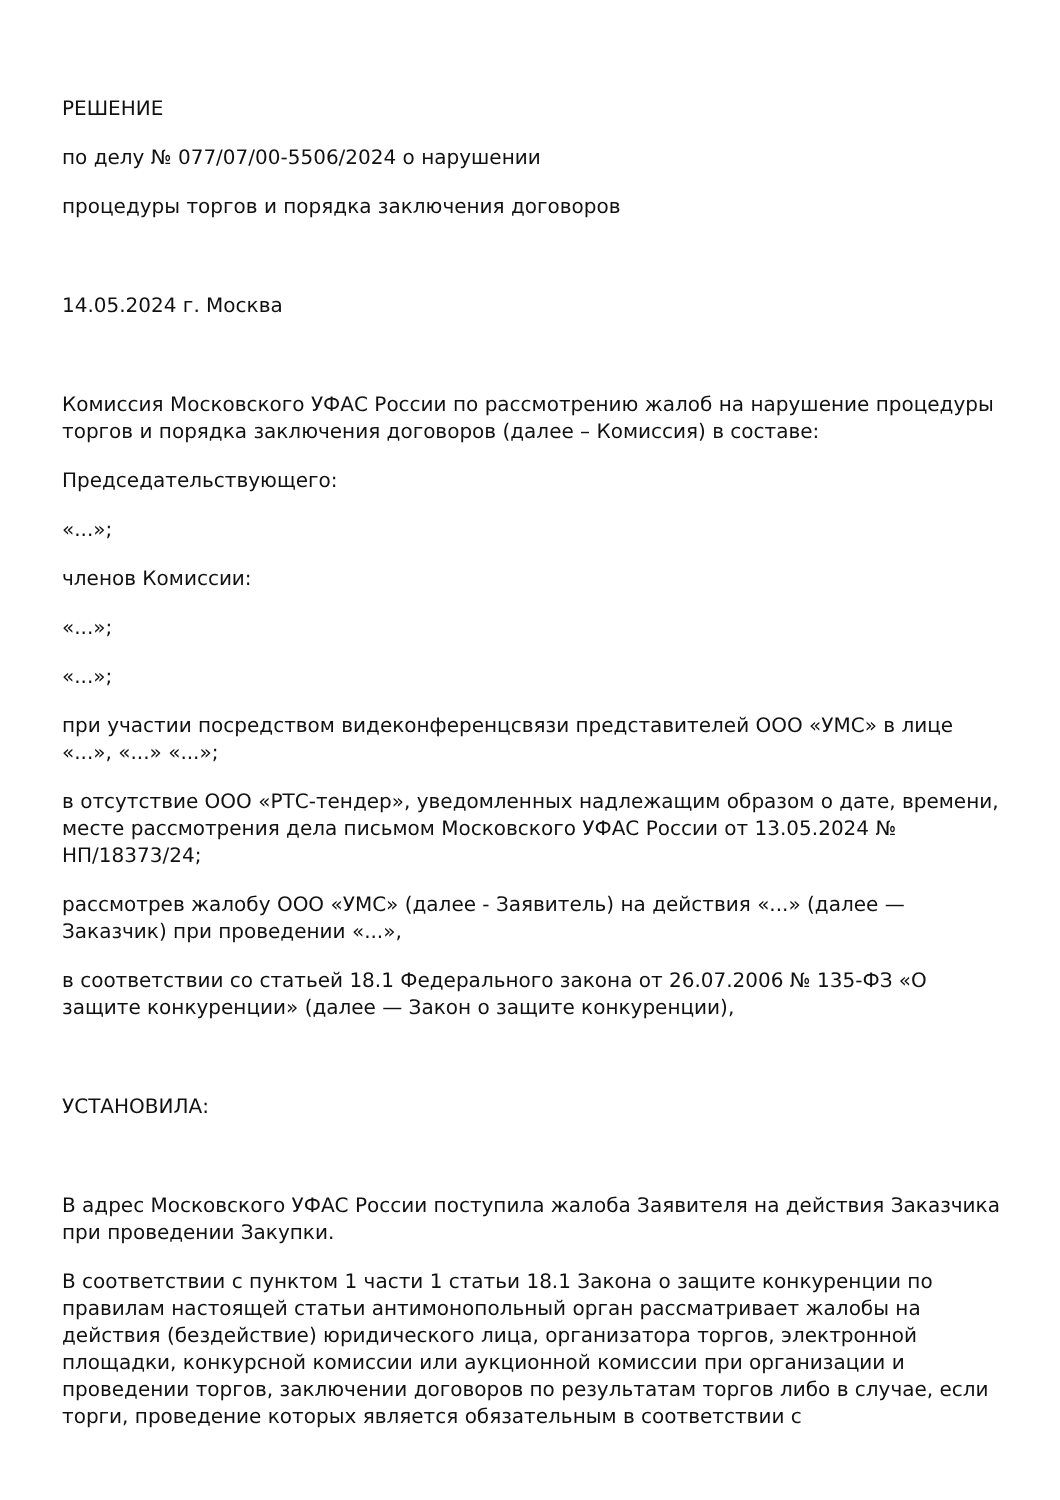РЕШЕНИЕ
по делу № 077/07/00-5506/2024 о нарушении
процедуры торгов и порядка заключения договоров
14.05.2024 г. Москва
Комиссия Московского УФАС России по рассмотрению жалоб на нарушение процедуры торгов и порядка заключения договоров (далее – Комиссия) в составе:
Председательствующего:
«...»;
членов Комиссии:
«...»;
«...»;
при участии посредством видеконференцсвязи представителей ООО «УМС» в лице «...», «...» «...»;
в отсутствие ООО «РТС-тендер», уведомленных надлежащим образом о дате, времени, месте рассмотрения дела письмом Московского УФАС России от 13.05.2024 № НП/18373/24;
рассмотрев жалобу ООО «УМС» (далее - Заявитель) на действия «...» (далее — Заказчик) при проведении «...»,
в соответствии со статьей 18.1 Федерального закона от 26.07.2006 № 135-ФЗ «О защите конкуренции» (далее — Закон о защите конкуренции),
УСТАНОВИЛА:
В адрес Московского УФАС России поступила жалоба Заявителя на действия Заказчика при проведении Закупки.
В соответствии с пунктом 1 части 1 статьи 18.1 Закона о защите конкуренции по правилам настоящей статьи антимонопольный орган рассматривает жалобы на действия (бездействие) юридического лица, организатора торгов, электронной площадки, конкурсной комиссии или аукционной комиссии при организации и проведении торгов, заключении договоров по результатам торгов либо в случае, если торги, проведение которых является обязательным в соответствии с